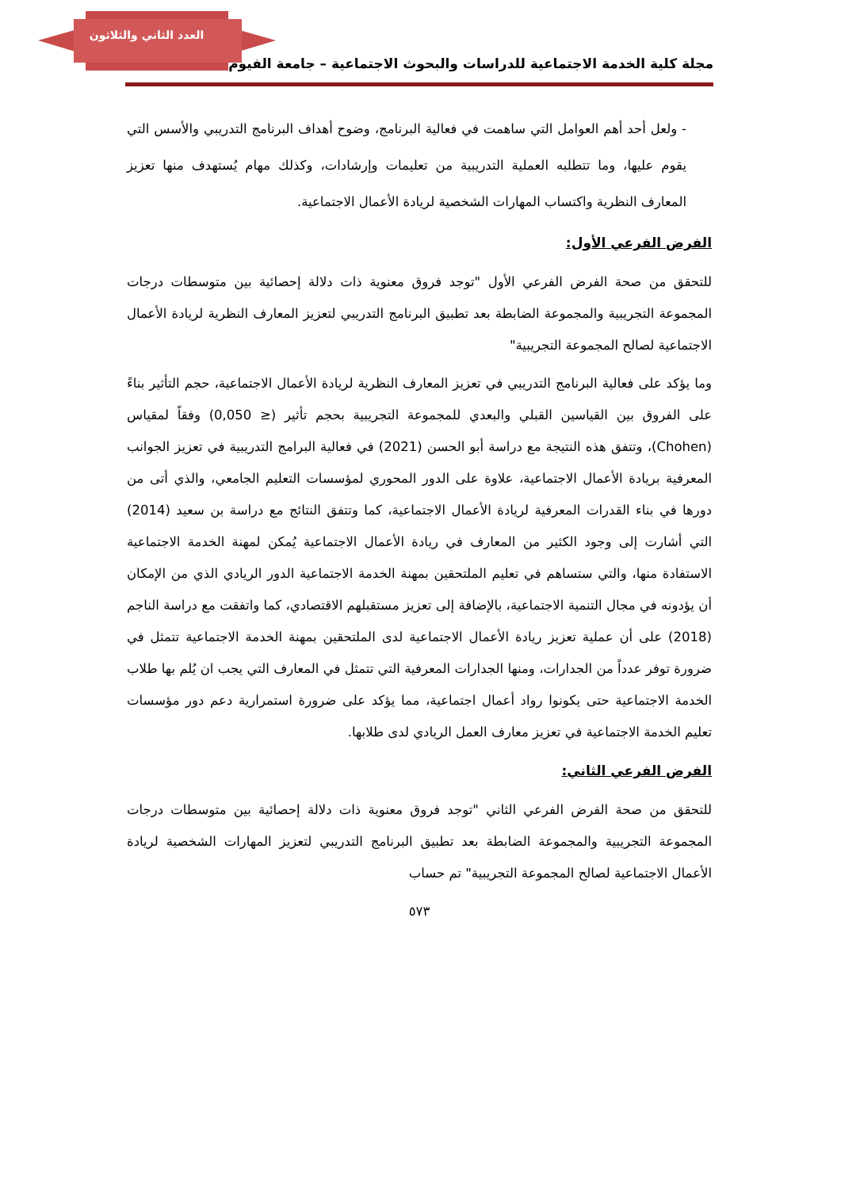العدد الثاني والثلاثون
مجلة كلية الخدمة الاجتماعية للدراسات والبحوث الاجتماعية – جامعة الفيوم
- ولعل أحد أهم العوامل التي ساهمت في فعالية البرنامج، وضوح أهداف البرنامج التدريبي والأسس التي يقوم عليها، وما تتطلبه العملية التدريبية من تعليمات وإرشادات، وكذلك مهام يُستهدف منها تعزيز المعارف النظرية واكتساب المهارات الشخصية لريادة الأعمال الاجتماعية.
الفرض الفرعي الأول:
للتحقق من صحة الفرض الفرعي الأول "توجد فروق معنوية ذات دلالة إحصائية بين متوسطات درجات المجموعة التجريبية والمجموعة الضابطة بعد تطبيق البرنامج التدريبي لتعزيز المعارف النظرية لريادة الأعمال الاجتماعية لصالح المجموعة التجريبية"
وما يؤكد على فعالية البرنامج التدريبي في تعزيز المعارف النظرية لريادة الأعمال الاجتماعية، حجم التأثير بناءً على الفروق بين القياسين القبلي والبعدي للمجموعة التجريبية بحجم تأثير (≤ 0,050) وفقاً لمقياس (Chohen)، وتتفق هذه النتيجة مع دراسة أبو الحسن (2021) في فعالية البرامج التدريبية في تعزيز الجوانب المعرفية بريادة الأعمال الاجتماعية، علاوة على الدور المحوري لمؤسسات التعليم الجامعي، والذي أتى من دورها في بناء القدرات المعرفية لريادة الأعمال الاجتماعية، كما وتتفق النتائج مع دراسة بن سعيد (2014) التي أشارت إلى وجود الكثير من المعارف في ريادة الأعمال الاجتماعية يُمكن لمهنة الخدمة الاجتماعية الاستفادة منها، والتي ستساهم في تعليم الملتحقين بمهنة الخدمة الاجتماعية الدور الريادي الذي من الإمكان أن يؤدونه في مجال التنمية الاجتماعية، بالإضافة إلى تعزيز مستقبلهم الاقتصادي، كما واتفقت مع دراسة الناجم (2018) على أن عملية تعزيز ريادة الأعمال الاجتماعية لدى الملتحقين بمهنة الخدمة الاجتماعية تتمثل في ضرورة توفر عدداً من الجدارات، ومنها الجدارات المعرفية التي تتمثل في المعارف التي يجب ان يُلم بها طلاب الخدمة الاجتماعية حتى يكونوا رواد أعمال اجتماعية، مما يؤكد على ضرورة استمرارية دعم دور مؤسسات تعليم الخدمة الاجتماعية في تعزيز معارف العمل الريادي لدى طلابها.
الفرض الفرعي الثاني:
للتحقق من صحة الفرض الفرعي الثاني "توجد فروق معنوية ذات دلالة إحصائية بين متوسطات درجات المجموعة التجريبية والمجموعة الضابطة بعد تطبيق البرنامج التدريبي لتعزيز المهارات الشخصية لريادة الأعمال الاجتماعية لصالح المجموعة التجريبية" تم حساب
٥٧٣